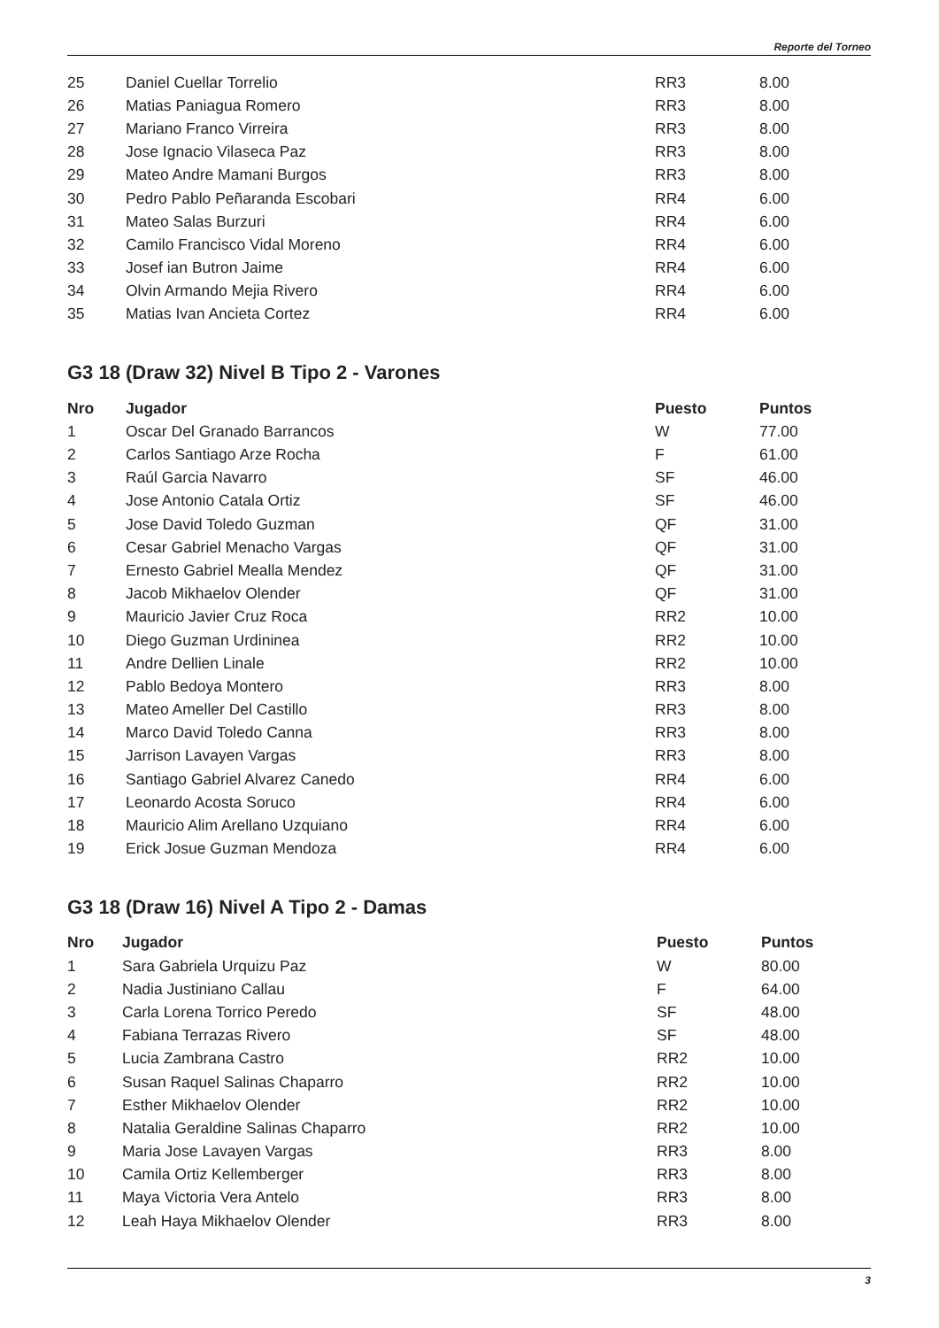Reporte del Torneo
| 25 | Daniel Cuellar Torrelio | RR3 | 8.00 |
| 26 | Matias Paniagua Romero | RR3 | 8.00 |
| 27 | Mariano Franco Virreira | RR3 | 8.00 |
| 28 | Jose Ignacio Vilaseca Paz | RR3 | 8.00 |
| 29 | Mateo Andre Mamani Burgos | RR3 | 8.00 |
| 30 | Pedro Pablo Peñaranda Escobari | RR4 | 6.00 |
| 31 | Mateo Salas Burzuri | RR4 | 6.00 |
| 32 | Camilo Francisco Vidal Moreno | RR4 | 6.00 |
| 33 | Josef ian Butron Jaime | RR4 | 6.00 |
| 34 | Olvin Armando Mejia Rivero | RR4 | 6.00 |
| 35 | Matias Ivan Ancieta Cortez | RR4 | 6.00 |
G3 18 (Draw 32) Nivel B Tipo 2 - Varones
| Nro | Jugador | Puesto | Puntos |
| --- | --- | --- | --- |
| 1 | Oscar Del Granado Barrancos | W | 77.00 |
| 2 | Carlos Santiago Arze Rocha | F | 61.00 |
| 3 | Raúl Garcia Navarro | SF | 46.00 |
| 4 | Jose Antonio Catala Ortiz | SF | 46.00 |
| 5 | Jose David Toledo Guzman | QF | 31.00 |
| 6 | Cesar Gabriel Menacho Vargas | QF | 31.00 |
| 7 | Ernesto Gabriel Mealla Mendez | QF | 31.00 |
| 8 | Jacob Mikhaelov Olender | QF | 31.00 |
| 9 | Mauricio Javier Cruz Roca | RR2 | 10.00 |
| 10 | Diego Guzman Urdininea | RR2 | 10.00 |
| 11 | Andre Dellien Linale | RR2 | 10.00 |
| 12 | Pablo Bedoya Montero | RR3 | 8.00 |
| 13 | Mateo Ameller Del Castillo | RR3 | 8.00 |
| 14 | Marco David Toledo Canna | RR3 | 8.00 |
| 15 | Jarrison Lavayen Vargas | RR3 | 8.00 |
| 16 | Santiago Gabriel Alvarez Canedo | RR4 | 6.00 |
| 17 | Leonardo Acosta Soruco | RR4 | 6.00 |
| 18 | Mauricio Alim Arellano Uzquiano | RR4 | 6.00 |
| 19 | Erick Josue Guzman Mendoza | RR4 | 6.00 |
G3 18 (Draw 16) Nivel A Tipo 2 - Damas
| Nro | Jugador | Puesto | Puntos |
| --- | --- | --- | --- |
| 1 | Sara Gabriela Urquizu Paz | W | 80.00 |
| 2 | Nadia Justiniano Callau | F | 64.00 |
| 3 | Carla Lorena Torrico Peredo | SF | 48.00 |
| 4 | Fabiana Terrazas Rivero | SF | 48.00 |
| 5 | Lucia Zambrana Castro | RR2 | 10.00 |
| 6 | Susan Raquel Salinas Chaparro | RR2 | 10.00 |
| 7 | Esther Mikhaelov Olender | RR2 | 10.00 |
| 8 | Natalia Geraldine Salinas Chaparro | RR2 | 10.00 |
| 9 | Maria Jose Lavayen Vargas | RR3 | 8.00 |
| 10 | Camila Ortiz Kellemberger | RR3 | 8.00 |
| 11 | Maya Victoria Vera Antelo | RR3 | 8.00 |
| 12 | Leah Haya Mikhaelov Olender | RR3 | 8.00 |
3